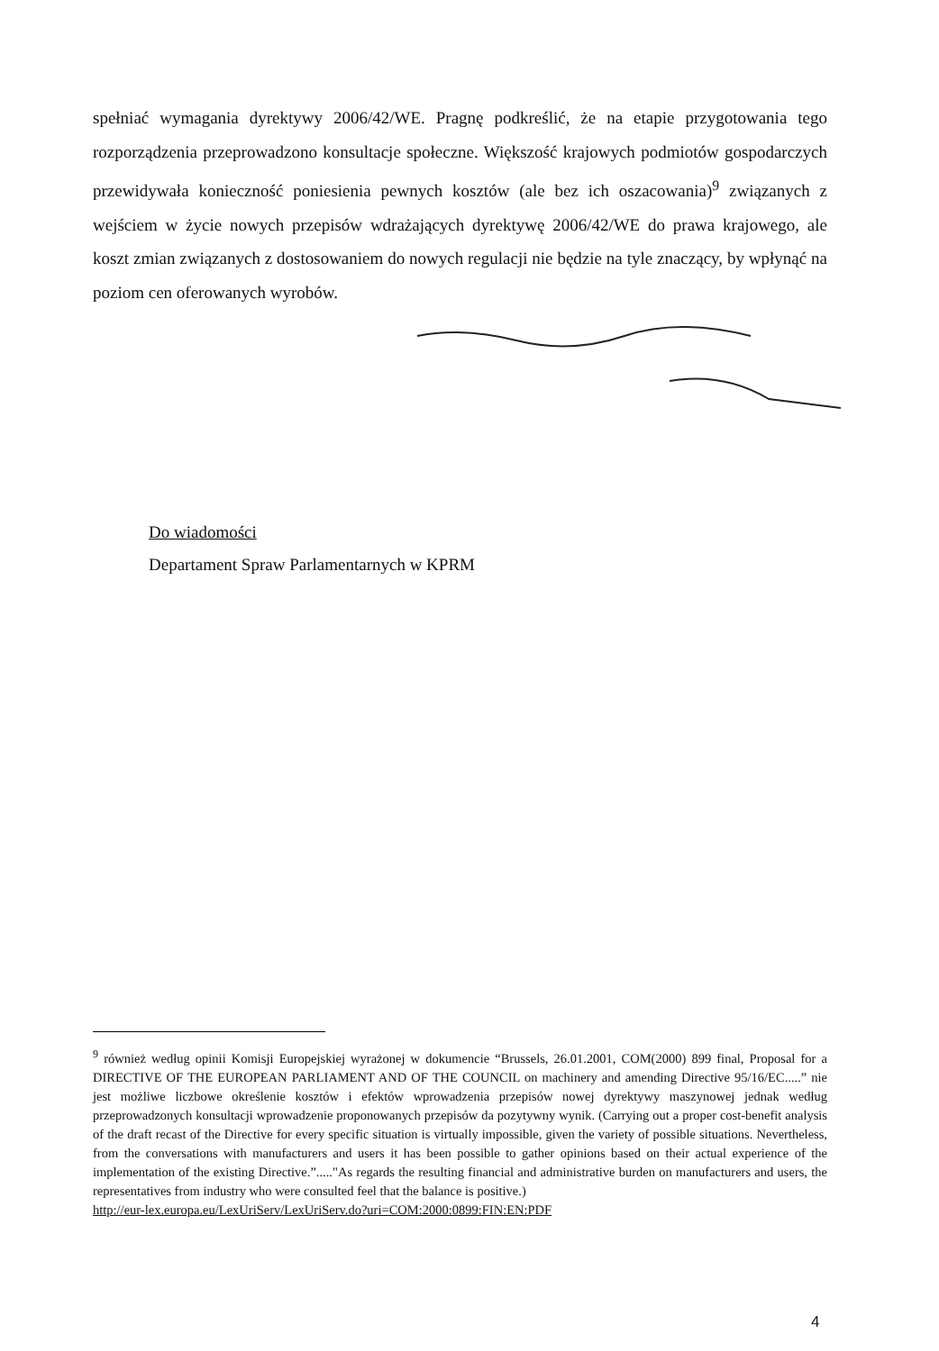spełniać wymagania dyrektywy 2006/42/WE. Pragnę podkreślić, że na etapie przygotowania tego rozporządzenia przeprowadzono konsultacje społeczne. Większość krajowych podmiotów gospodarczych przewidywała konieczność poniesienia pewnych kosztów (ale bez ich oszacowania)<sup>9</sup> związanych z wejściem w życie nowych przepisów wdrażających dyrektywę 2006/42/WE do prawa krajowego, ale koszt zmian związanych z dostosowaniem do nowych regulacji nie będzie na tyle znaczący, by wpłynąć na poziom cen oferowanych wyrobów.
Do wiadomości
Departament Spraw Parlamentarnych w KPRM
<sup>9</sup> również według opinii Komisji Europejskiej wyrażonej w dokumencie “Brussels, 26.01.2001, COM(2000) 899 final, Proposal for a DIRECTIVE OF THE EUROPEAN PARLIAMENT AND OF THE COUNCIL on machinery and amending Directive 95/16/EC.....” nie jest możliwe liczbowe określenie kosztów i efektów wprowadzenia przepisów nowej dyrektywy maszynowej jednak według przeprowadzonych konsultacji wprowadzenie proponowanych przepisów da pozytywny wynik. (Carrying out a proper cost-benefit analysis of the draft recast of the Directive for every specific situation is virtually impossible, given the variety of possible situations. Nevertheless, from the conversations with manufacturers and users it has been possible to gather opinions based on their actual experience of the implementation of the existing Directive.”....."As regards the resulting financial and administrative burden on manufacturers and users, the representatives from industry who were consulted feel that the balance is positive.)
http://eur-lex.europa.eu/LexUriServ/LexUriServ.do?uri=COM:2000:0899:FIN:EN:PDF
4